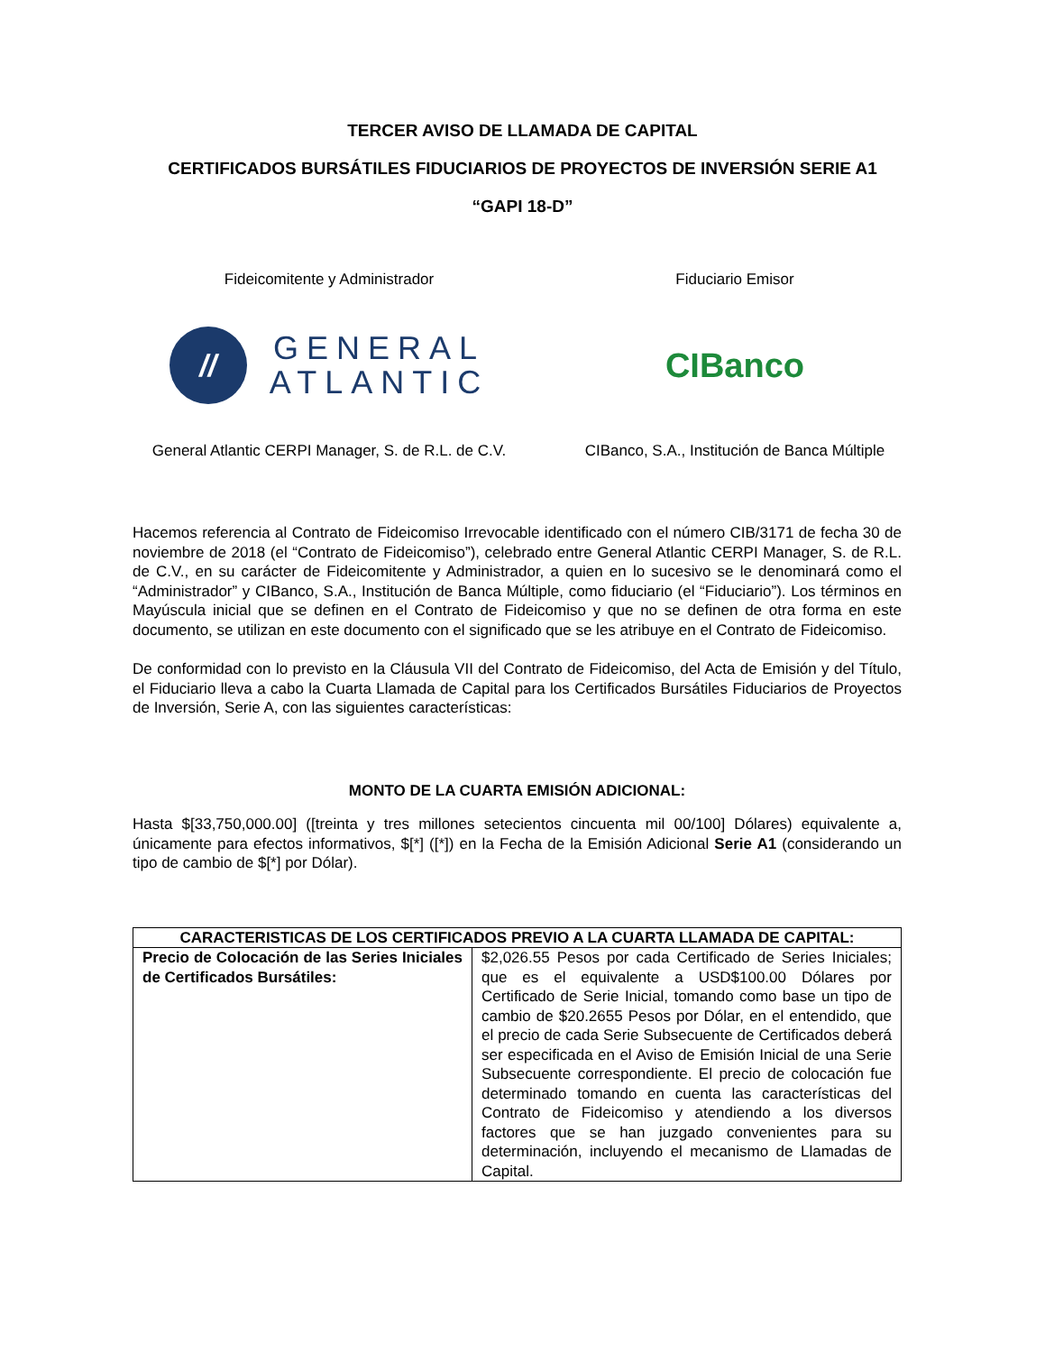TERCER AVISO DE LLAMADA DE CAPITAL
CERTIFICADOS BURSÁTILES FIDUCIARIOS DE PROYECTOS DE INVERSIÓN SERIE A1
“GAPI 18-D”
Fideicomitente y Administrador
//
GENERAL
ATLANTIC
General Atlantic CERPI Manager, S. de R.L. de C.V.
Fiduciario Emisor
CIBanco
CIBanco, S.A., Institución de Banca Múltiple
Hacemos referencia al Contrato de Fideicomiso Irrevocable identificado con el número CIB/3171 de fecha 30 de noviembre de 2018 (el “Contrato de Fideicomiso”), celebrado entre General Atlantic CERPI Manager, S. de R.L. de C.V., en su carácter de Fideicomitente y Administrador, a quien en lo sucesivo se le denominará como el “Administrador” y CIBanco, S.A., Institución de Banca Múltiple, como fiduciario (el “Fiduciario”). Los términos en Mayúscula inicial que se definen en el Contrato de Fideicomiso y que no se definen de otra forma en este documento, se utilizan en este documento con el significado que se les atribuye en el Contrato de Fideicomiso.
De conformidad con lo previsto en la Cláusula VII del Contrato de Fideicomiso, del Acta de Emisión y del Título, el Fiduciario lleva a cabo la Cuarta Llamada de Capital para los Certificados Bursátiles Fiduciarios de Proyectos de Inversión, Serie A, con las siguientes características:
MONTO DE LA CUARTA EMISIÓN ADICIONAL:
Hasta $[33,750,000.00] ([treinta y tres millones setecientos cincuenta mil 00/100] Dólares) equivalente a, únicamente para efectos informativos, $[*] ([*]) en la Fecha de la Emisión Adicional Serie A1 (considerando un tipo de cambio de $[*] por Dólar).
| CARACTERISTICAS DE LOS CERTIFICADOS PREVIO A LA CUARTA LLAMADA DE CAPITAL: | |
| --- | --- |
| Precio de Colocación de las Series Iniciales de Certificados Bursátiles: | $2,026.55 Pesos por cada Certificado de Series Iniciales; que es el equivalente a USD$100.00 Dólares por Certificado de Serie Inicial, tomando como base un tipo de cambio de $20.2655 Pesos por Dólar, en el entendido, que el precio de cada Serie Subsecuente de Certificados deberá ser especificada en el Aviso de Emisión Inicial de una Serie Subsecuente correspondiente. El precio de colocación fue determinado tomando en cuenta las características del Contrato de Fideicomiso y atendiendo a los diversos factores que se han juzgado convenientes para su determinación, incluyendo el mecanismo de Llamadas de Capital. |